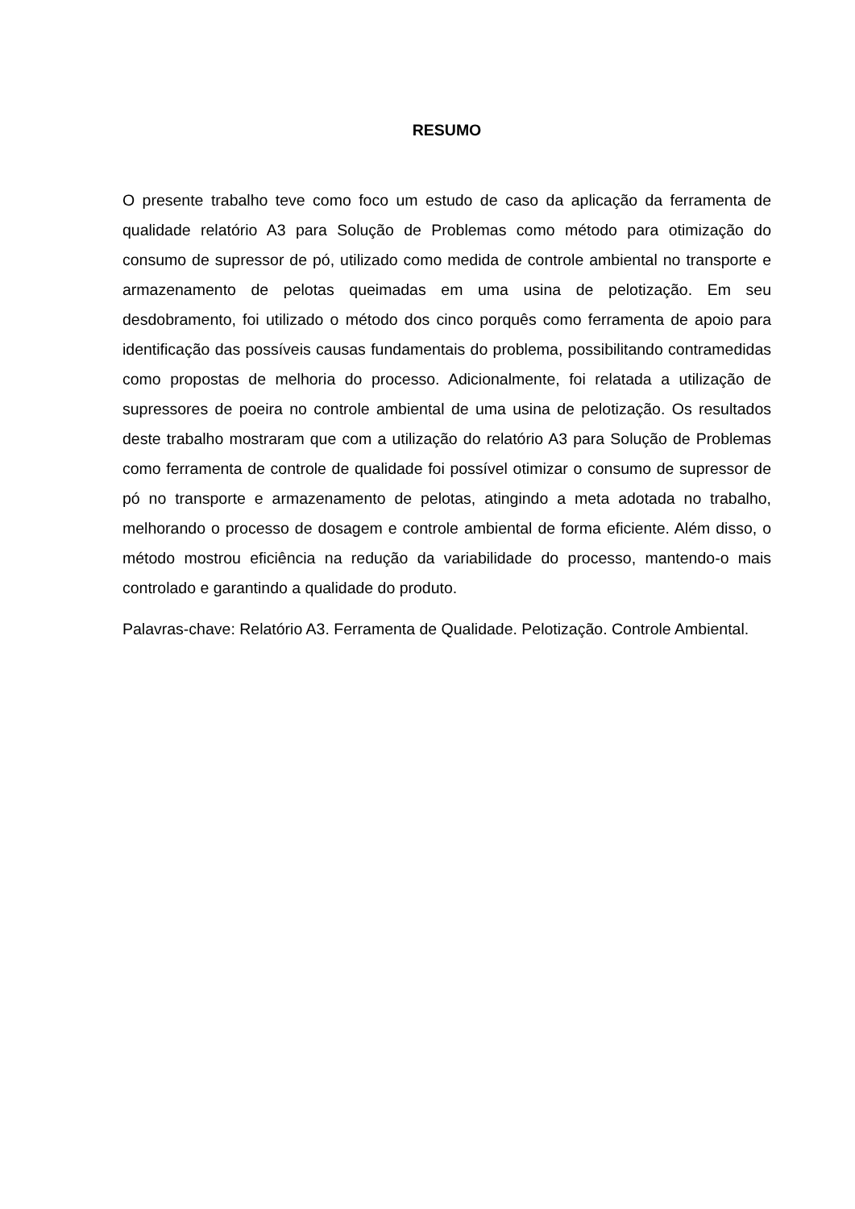RESUMO
O presente trabalho teve como foco um estudo de caso da aplicação da ferramenta de qualidade relatório A3 para Solução de Problemas como método para otimização do consumo de supressor de pó, utilizado como medida de controle ambiental no transporte e armazenamento de pelotas queimadas em uma usina de pelotização. Em seu desdobramento, foi utilizado o método dos cinco porquês como ferramenta de apoio para identificação das possíveis causas fundamentais do problema, possibilitando contramedidas como propostas de melhoria do processo. Adicionalmente, foi relatada a utilização de supressores de poeira no controle ambiental de uma usina de pelotização. Os resultados deste trabalho mostraram que com a utilização do relatório A3 para Solução de Problemas como ferramenta de controle de qualidade foi possível otimizar o consumo de supressor de pó no transporte e armazenamento de pelotas, atingindo a meta adotada no trabalho, melhorando o processo de dosagem e controle ambiental de forma eficiente. Além disso, o método mostrou eficiência na redução da variabilidade do processo, mantendo-o mais controlado e garantindo a qualidade do produto.
Palavras-chave: Relatório A3. Ferramenta de Qualidade. Pelotização. Controle Ambiental.